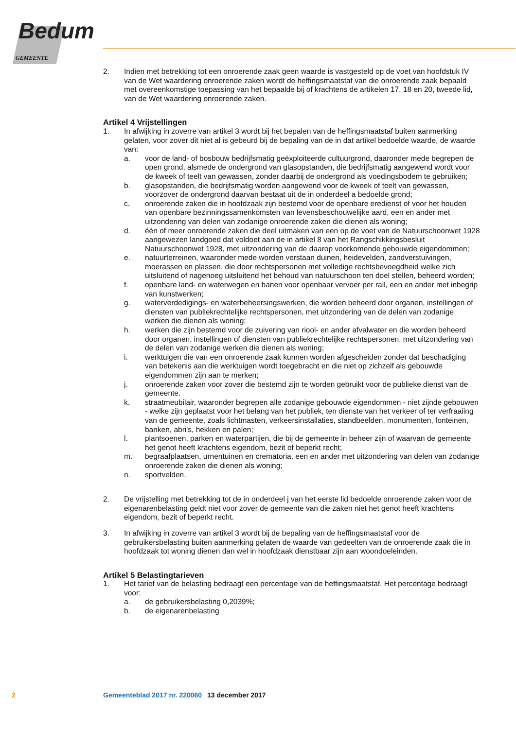Bedum
GEMEENTE
2. Indien met betrekking tot een onroerende zaak geen waarde is vastgesteld op de voet van hoofdstuk IV van de Wet waardering onroerende zaken wordt de heffingsmaatstaf van die onroerende zaak bepaald met overeenkomstige toepassing van het bepaalde bij of krachtens de artikelen 17, 18 en 20, tweede lid, van de Wet waardering onroerende zaken.
Artikel 4 Vrijstellingen
1. In afwijking in zoverre van artikel 3 wordt bij het bepalen van de heffingsmaatstaf buiten aanmerking gelaten, voor zover dit niet al is gebeurd bij de bepaling van de in dat artikel bedoelde waarde, de waarde van:
a. voor de land- of bosbouw bedrijfsmatig geëxploiteerde cultuurgrond, daaronder mede begrepen de open grond, alsmede de ondergrond van glasopstanden, die bedrijfsmatig aangewend wordt voor de kweek of teelt van gewassen, zonder daarbij de ondergrond als voedingsbodem te gebruiken;
b. glasopstanden, die bedrijfsmatig worden aangewend voor de kweek of teelt van gewassen, voorzover de ondergrond daarvan bestaat uit de in onderdeel a bedoelde grond;
c. onroerende zaken die in hoofdzaak zijn bestemd voor de openbare eredienst of voor het houden van openbare bezinningssamenkomsten van levensbeschouwelijke aard, een en ander met uitzondering van delen van zodanige onroerende zaken die dienen als woning;
d. één of meer onroerende zaken die deel uitmaken van een op de voet van de Natuurschoonwet 1928 aangewezen landgoed dat voldoet aan de in artikel 8 van het Rangschikkingsbesluit Natuurschoonwet 1928, met uitzondering van de daarop voorkomende gebouwde eigendommen;
e. natuurterreinen, waaronder mede worden verstaan duinen, heidevelden, zandverstuivingen, moerassen en plassen, die door rechtspersonen met volledige rechtsbevoegdheid welke zich uitsluitend of nagenoeg uitsluitend het behoud van natuurschoon ten doel stellen, beheerd worden;
f. openbare land- en waterwegen en banen voor openbaar vervoer per rail, een en ander met inbegrip van kunstwerken;
g. waterverdedigings- en waterbeheersingswerken, die worden beheerd door organen, instellingen of diensten van publiekrechtelijke rechtspersonen, met uitzondering van de delen van zodanige werken die dienen als woning;
h. werken die zijn bestemd voor de zuivering van riool- en ander afvalwater en die worden beheerd door organen, instellingen of diensten van publiekrechtelijke rechtspersonen, met uitzondering van de delen van zodanige werken die dienen als woning;
i. werktuigen die van een onroerende zaak kunnen worden afgescheiden zonder dat beschadiging van betekenis aan die werktuigen wordt toegebracht en die niet op zichzelf als gebouwde eigendommen zijn aan te merken;
j. onroerende zaken voor zover die bestemd zijn te worden gebruikt voor de publieke dienst van de gemeente.
k. straatmeubilair, waaronder begrepen alle zodanige gebouwde eigendommen - niet zijnde gebouwen - welke zijn geplaatst voor het belang van het publiek, ten dienste van het verkeer of ter verfraaiing van de gemeente, zoals lichtmasten, verkeersinstallaties, standbeelden, monumenten, fonteinen, banken, abri's, hekken en palen;
l. plantsoenen, parken en waterpartijen, die bij de gemeente in beheer zijn of waarvan de gemeente het genot heeft krachtens eigendom, bezit of beperkt recht;
m. begraafplaatsen, urnentuinen en crematoria, een en ander met uitzondering van delen van zodanige onroerende zaken die dienen als woning;
n. sportvelden.
2. De vrijstelling met betrekking tot de in onderdeel j van het eerste lid bedoelde onroerende zaken voor de eigenarenbelasting geldt niet voor zover de gemeente van die zaken niet het genot heeft krachtens eigendom, bezit of beperkt recht.
3. In afwijking in zoverre van artikel 3 wordt bij de bepaling van de heffingsmaatstaf voor de gebruikersbelasting buiten aanmerking gelaten de waarde van gedeelten van de onroerende zaak die in hoofdzaak tot woning dienen dan wel in hoofdzaak dienstbaar zijn aan woondoeleinden.
Artikel 5 Belastingtarieven
1. Het tarief van de belasting bedraagt een percentage van de heffingsmaatstaf. Het percentage bedraagt voor:
a. de gebruikersbelasting 0,2039%;
b. de eigenarenbelasting
2 Gemeenteblad 2017 nr. 220060 13 december 2017